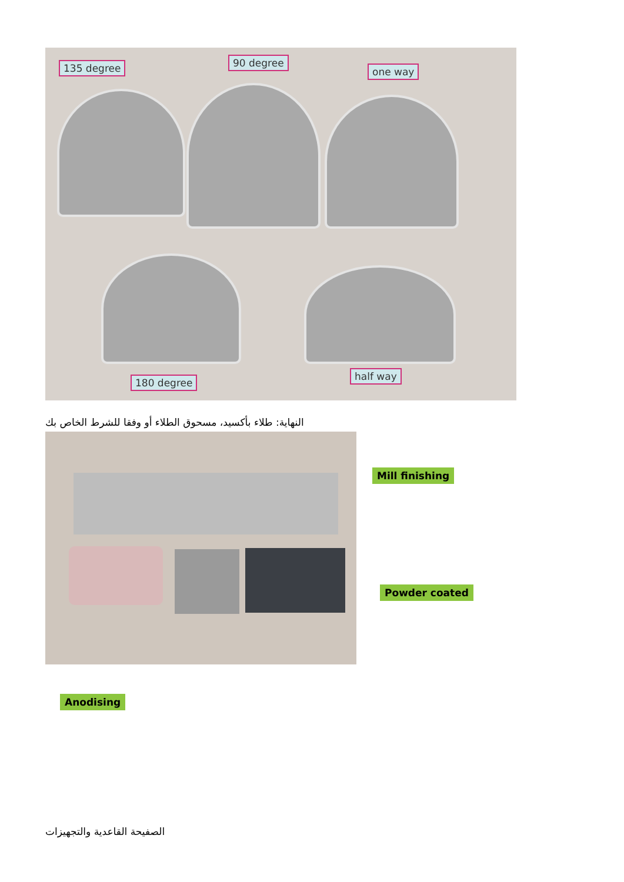135 degree 90 degree
one way
180 degree
half way
النهاية: طلاء بأكسيد، مسحوق الطلاء أو وفقا للشرط الخاص بك
Mill finishing
Powder coated
Anodising
الصفيحة القاعدية والتجهيزات